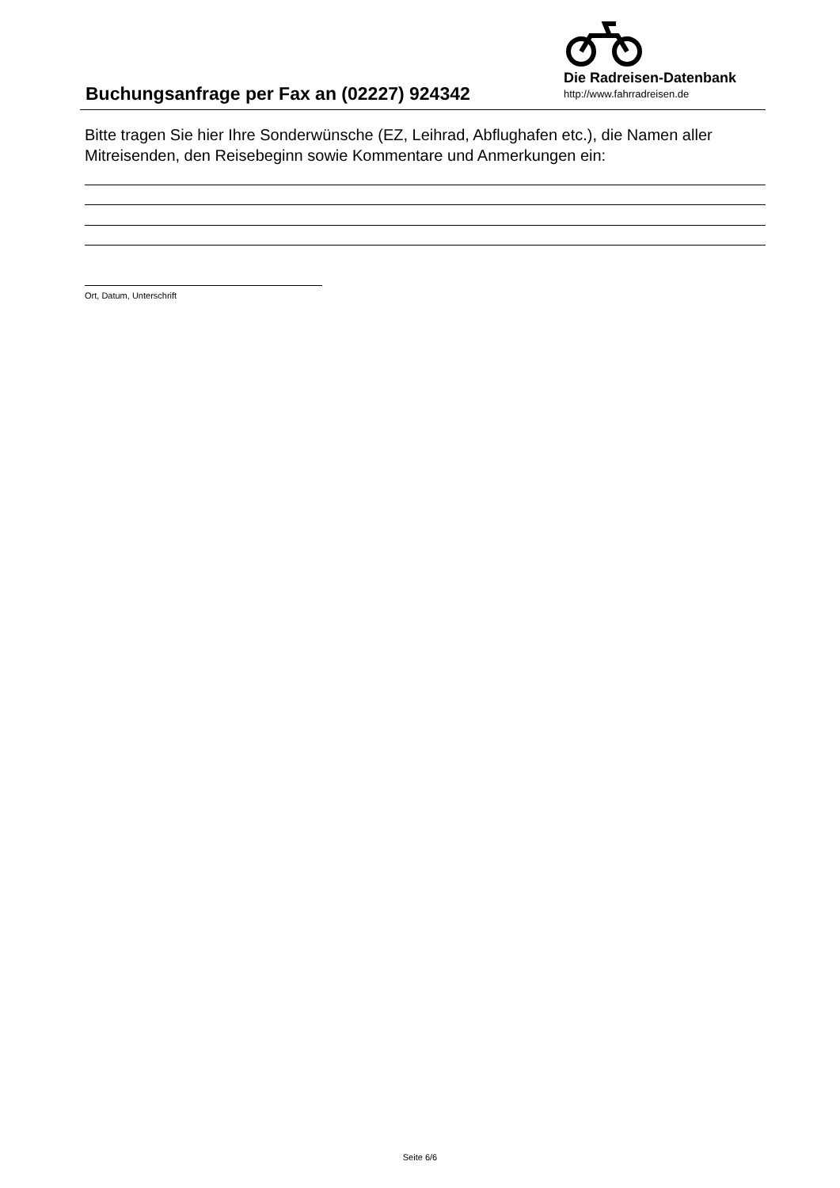Buchungsanfrage per Fax an (02227) 924342
Die Radreisen-Datenbank
http://www.fahrradreisen.de
Bitte tragen Sie hier Ihre Sonderwünsche (EZ, Leihrad, Abflughafen etc.), die Namen aller Mitreisenden, den Reisebeginn sowie Kommentare und Anmerkungen ein:
Ort, Datum, Unterschrift
Seite 6/6